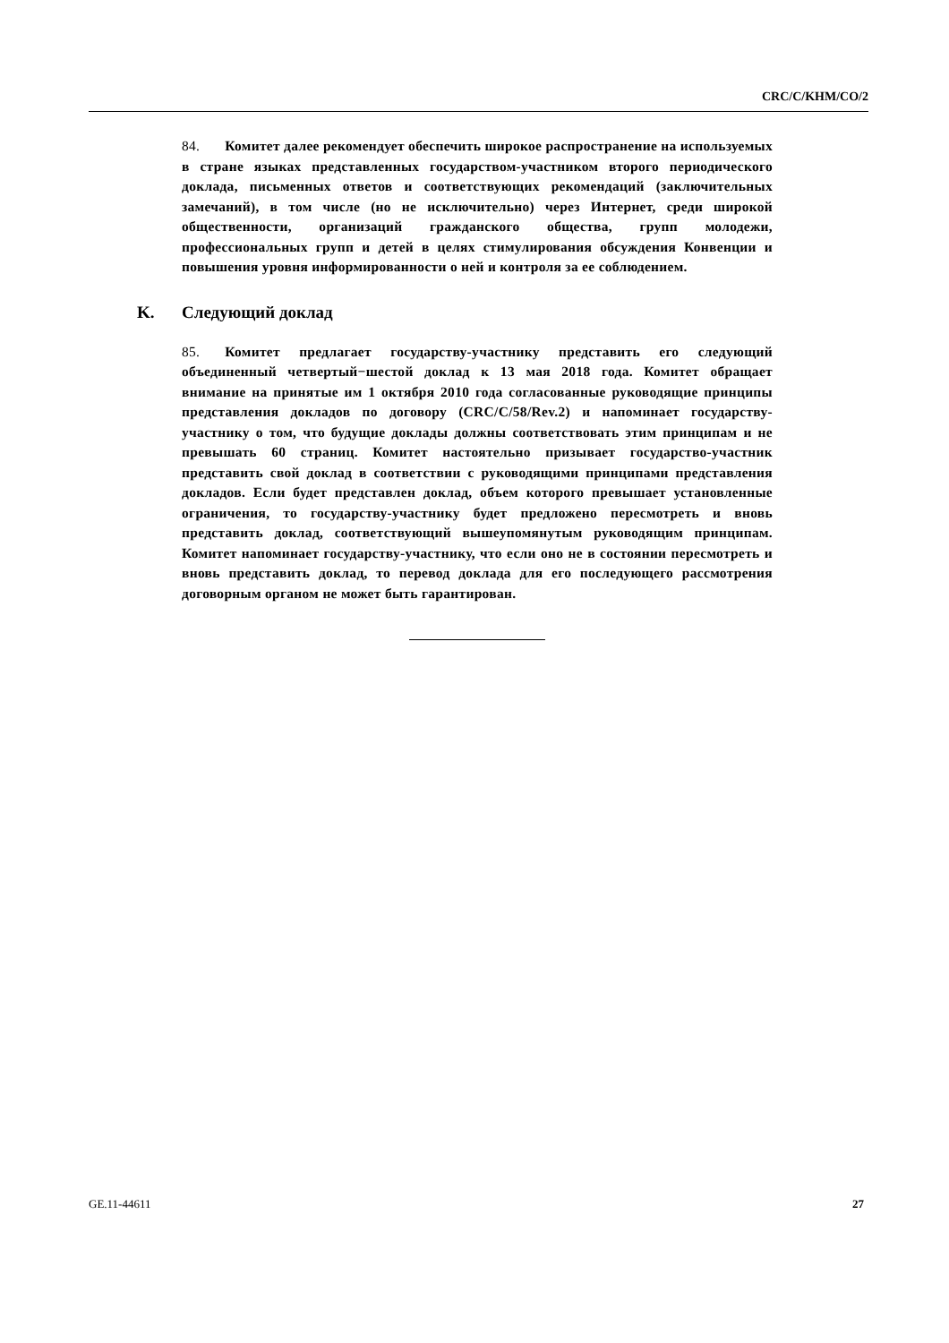CRC/C/KHM/CO/2
84. Комитет далее рекомендует обеспечить широкое распространение на используемых в стране языках представленных государством-участником второго периодического доклада, письменных ответов и соответствующих рекомендаций (заключительных замечаний), в том числе (но не исключительно) через Интернет, среди широкой общественности, организаций гражданского общества, групп молодежи, профессиональных групп и детей в целях стимулирования обсуждения Конвенции и повышения уровня информированности о ней и контроля за ее соблюдением.
K. Следующий доклад
85. Комитет предлагает государству-участнику представить его следующий объединенный четвертый−шестой доклад к 13 мая 2018 года. Комитет обращает внимание на принятые им 1 октября 2010 года согласованные руководящие принципы представления докладов по договору (CRC/C/58/Rev.2) и напоминает государству-участнику о том, что будущие доклады должны соответствовать этим принципам и не превышать 60 страниц. Комитет настоятельно призывает государство-участник представить свой доклад в соответствии с руководящими принципами представления докладов. Если будет представлен доклад, объем которого превышает установленные ограничения, то государству-участнику будет предложено пересмотреть и вновь представить доклад, соответствующий вышеупомянутым руководящим принципам. Комитет напоминает государству-участнику, что если оно не в состоянии пересмотреть и вновь представить доклад, то перевод доклада для его последующего рассмотрения договорным органом не может быть гарантирован.
GE.11-44611 27